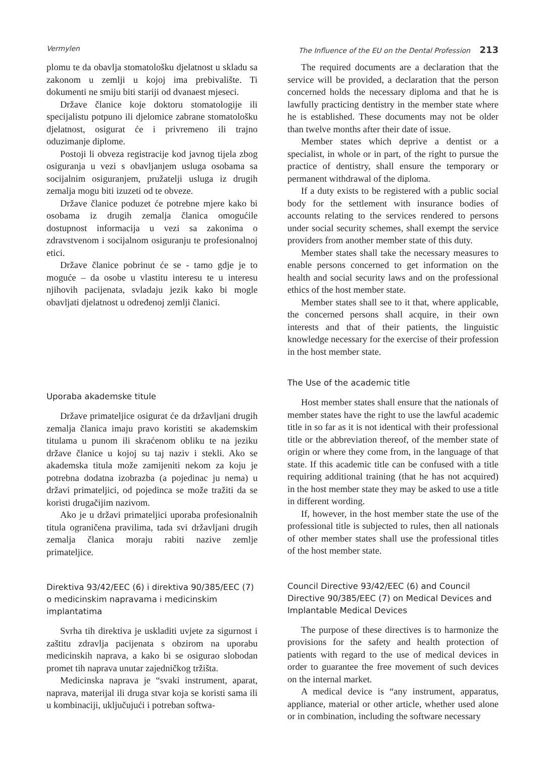Vermylen The Influence of the EU on the Dental Profession 213
plomu te da obavlja stomatološku djelatnost u skladu sa zakonom u zemlji u kojoj ima prebivalište. Ti dokumenti ne smiju biti stariji od dvanaest mjeseci.
Države članice koje doktoru stomatologije ili specijalistu potpuno ili djelomice zabrane stomatološku djelatnost, osigurat će i privremeno ili trajno oduzimanje diplome.
Postoji li obveza registracije kod javnog tijela zbog osiguranja u vezi s obavljanjem usluga osobama sa socijalnim osiguranjem, pružatelji usluga iz drugih zemalja mogu biti izuzeti od te obveze.
Države članice poduzet će potrebne mjere kako bi osobama iz drugih zemalja članica omogućile dostupnost informacija u vezi sa zakonima o zdravstvenom i socijalnom osiguranju te profesionalnoj etici.
Države članice pobrinut će se - tamo gdje je to moguće – da osobe u vlastitu interesu te u interesu njihovih pacijenata, svladaju jezik kako bi mogle obavljati djelatnost u određenoj zemlji članici.
Uporaba akademske titule
Države primateljice osigurat će da državljani drugih zemalja članica imaju pravo koristiti se akademskim titulama u punom ili skraćenom obliku te na jeziku države članice u kojoj su taj naziv i stekli. Ako se akademska titula može zamijeniti nekom za koju je potrebna dodatna izobrazba (a pojedinac ju nema) u državi primateljici, od pojedinca se može tražiti da se koristi drugačijim nazivom.
Ako je u državi primateljici uporaba profesionalnih titula ograničena pravilima, tada svi državljani drugih zemalja članica moraju rabiti nazive zemlje primateljice.
Direktiva 93/42/EEC (6) i direktiva 90/385/EEC (7) o medicinskim napravama i medicinskim implantatima
Svrha tih direktiva je uskladiti uvjete za sigurnost i zaštitu zdravlja pacijenata s obzirom na uporabu medicinskih naprava, a kako bi se osigurao slobodan promet tih naprava unutar zajedničkog tržišta.
Medicinska naprava je “svaki instrument, aparat, naprava, materijal ili druga stvar koja se koristi sama ili u kombinaciji, uključujući i potreban softwa-
The required documents are a declaration that the service will be provided, a declaration that the person concerned holds the necessary diploma and that he is lawfully practicing dentistry in the member state where he is established. These documents may not be older than twelve months after their date of issue.
Member states which deprive a dentist or a specialist, in whole or in part, of the right to pursue the practice of dentistry, shall ensure the temporary or permanent withdrawal of the diploma.
If a duty exists to be registered with a public social body for the settlement with insurance bodies of accounts relating to the services rendered to persons under social security schemes, shall exempt the service providers from another member state of this duty.
Member states shall take the necessary measures to enable persons concerned to get information on the health and social security laws and on the professional ethics of the host member state.
Member states shall see to it that, where applicable, the concerned persons shall acquire, in their own interests and that of their patients, the linguistic knowledge necessary for the exercise of their profession in the host member state.
The Use of the academic title
Host member states shall ensure that the nationals of member states have the right to use the lawful academic title in so far as it is not identical with their professional title or the abbreviation thereof, of the member state of origin or where they come from, in the language of that state. If this academic title can be confused with a title requiring additional training (that he has not acquired) in the host member state they may be asked to use a title in different wording.
If, however, in the host member state the use of the professional title is subjected to rules, then all nationals of other member states shall use the professional titles of the host member state.
Council Directive 93/42/EEC (6) and Council Directive 90/385/EEC (7) on Medical Devices and Implantable Medical Devices
The purpose of these directives is to harmonize the provisions for the safety and health protection of patients with regard to the use of medical devices in order to guarantee the free movement of such devices on the internal market.
A medical device is “any instrument, apparatus, appliance, material or other article, whether used alone or in combination, including the software necessary